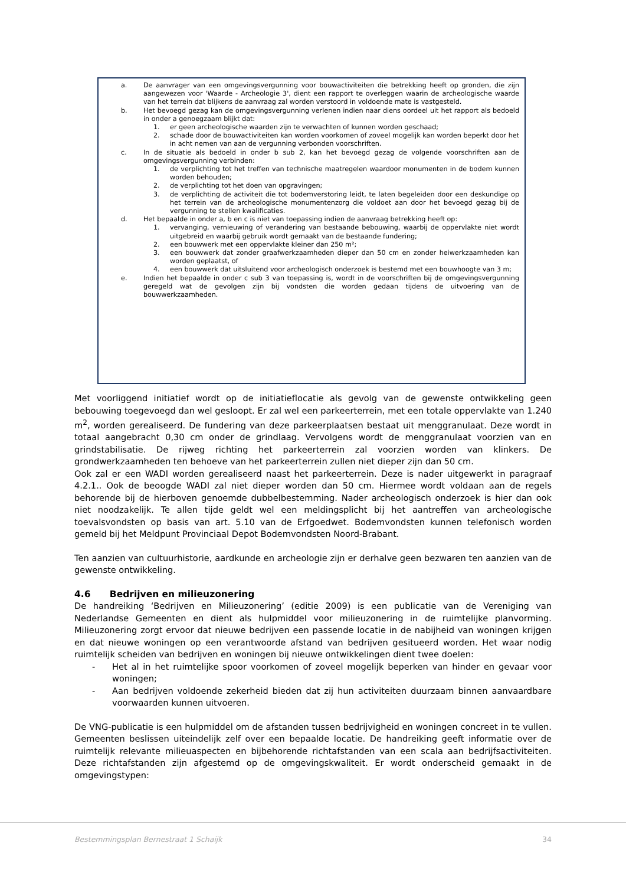a. De aanvrager van een omgevingsvergunning voor bouwactiviteiten die betrekking heeft op gronden, die zijn aangewezen voor 'Waarde - Archeologie 3', dient een rapport te overleggen waarin de archeologische waarde van het terrein dat blijkens de aanvraag zal worden verstoord in voldoende mate is vastgesteld.
b. Het bevoegd gezag kan de omgevingsvergunning verlenen indien naar diens oordeel uit het rapport als bedoeld in onder a genoegzaam blijkt dat:
1. er geen archeologische waarden zijn te verwachten of kunnen worden geschaad;
2. schade door de bouwactiviteiten kan worden voorkomen of zoveel mogelijk kan worden beperkt door het in acht nemen van aan de vergunning verbonden voorschriften.
c. In de situatie als bedoeld in onder b sub 2, kan het bevoegd gezag de volgende voorschriften aan de omgevingsvergunning verbinden:
1. de verplichting tot het treffen van technische maatregelen waardoor monumenten in de bodem kunnen worden behouden;
2. de verplichting tot het doen van opgravingen;
3. de verplichting de activiteit die tot bodemverstoring leidt, te laten begeleiden door een deskundige op het terrein van de archeologische monumentenzorg die voldoet aan door het bevoegd gezag bij de vergunning te stellen kwalificaties.
d. Het bepaalde in onder a, b en c is niet van toepassing indien de aanvraag betrekking heeft op:
1. vervanging, vernieuwing of verandering van bestaande bebouwing, waarbij de oppervlakte niet wordt uitgebreid en waarbij gebruik wordt gemaakt van de bestaande fundering;
2. een bouwwerk met een oppervlakte kleiner dan 250 m²;
3. een bouwwerk dat zonder graafwerkzaamheden dieper dan 50 cm en zonder heiwerkzaamheden kan worden geplaatst, of
4. een bouwwerk dat uitsluitend voor archeologisch onderzoek is bestemd met een bouwhoogte van 3 m;
e. Indien het bepaalde in onder c sub 3 van toepassing is, wordt in de voorschriften bij de omgevingsvergunning geregeld wat de gevolgen zijn bij vondsten die worden gedaan tijdens de uitvoering van de bouwwerkzaamheden.
Met voorliggend initiatief wordt op de initiatieflocatie als gevolg van de gewenste ontwikkeling geen bebouwing toegevoegd dan wel gesloopt. Er zal wel een parkeerterrein, met een totale oppervlakte van 1.240 m<sup>2</sup>, worden gerealiseerd. De fundering van deze parkeerplaatsen bestaat uit menggranulaat. Deze wordt in totaal aangebracht 0,30 cm onder de grindlaag. Vervolgens wordt de menggranulaat voorzien van en grindstabilisatie. De rijweg richting het parkeerterrein zal voorzien worden van klinkers. De grondwerkzaamheden ten behoeve van het parkeerterrein zullen niet dieper zijn dan 50 cm.
Ook zal er een WADI worden gerealiseerd naast het parkeerterrein. Deze is nader uitgewerkt in paragraaf 4.2.1.. Ook de beoogde WADI zal niet dieper worden dan 50 cm. Hiermee wordt voldaan aan de regels behorende bij de hierboven genoemde dubbelbestemming. Nader archeologisch onderzoek is hier dan ook niet noodzakelijk. Te allen tijde geldt wel een meldingsplicht bij het aantreffen van archeologische toevalsvondsten op basis van art. 5.10 van de Erfgoedwet. Bodemvondsten kunnen telefonisch worden gemeld bij het Meldpunt Provinciaal Depot Bodemvondsten Noord-Brabant.
Ten aanzien van cultuurhistorie, aardkunde en archeologie zijn er derhalve geen bezwaren ten aanzien van de gewenste ontwikkeling.
4.6 Bedrijven en milieuzonering
De handreiking ‘Bedrijven en Milieuzonering’ (editie 2009) is een publicatie van de Vereniging van Nederlandse Gemeenten en dient als hulpmiddel voor milieuzonering in de ruimtelijke planvorming. Milieuzonering zorgt ervoor dat nieuwe bedrijven een passende locatie in de nabijheid van woningen krijgen en dat nieuwe woningen op een verantwoorde afstand van bedrijven gesitueerd worden. Het waar nodig ruimtelijk scheiden van bedrijven en woningen bij nieuwe ontwikkelingen dient twee doelen:
- Het al in het ruimtelijke spoor voorkomen of zoveel mogelijk beperken van hinder en gevaar voor woningen;
- Aan bedrijven voldoende zekerheid bieden dat zij hun activiteiten duurzaam binnen aanvaardbare voorwaarden kunnen uitvoeren.
De VNG-publicatie is een hulpmiddel om de afstanden tussen bedrijvigheid en woningen concreet in te vullen. Gemeenten beslissen uiteindelijk zelf over een bepaalde locatie. De handreiking geeft informatie over de ruimtelijk relevante milieuaspecten en bijbehorende richtafstanden van een scala aan bedrijfsactiviteiten. Deze richtafstanden zijn afgestemd op de omgevingskwaliteit. Er wordt onderscheid gemaakt in de omgevingstypen:
Bestemmingsplan Bernestraat 1 Schaijk 34